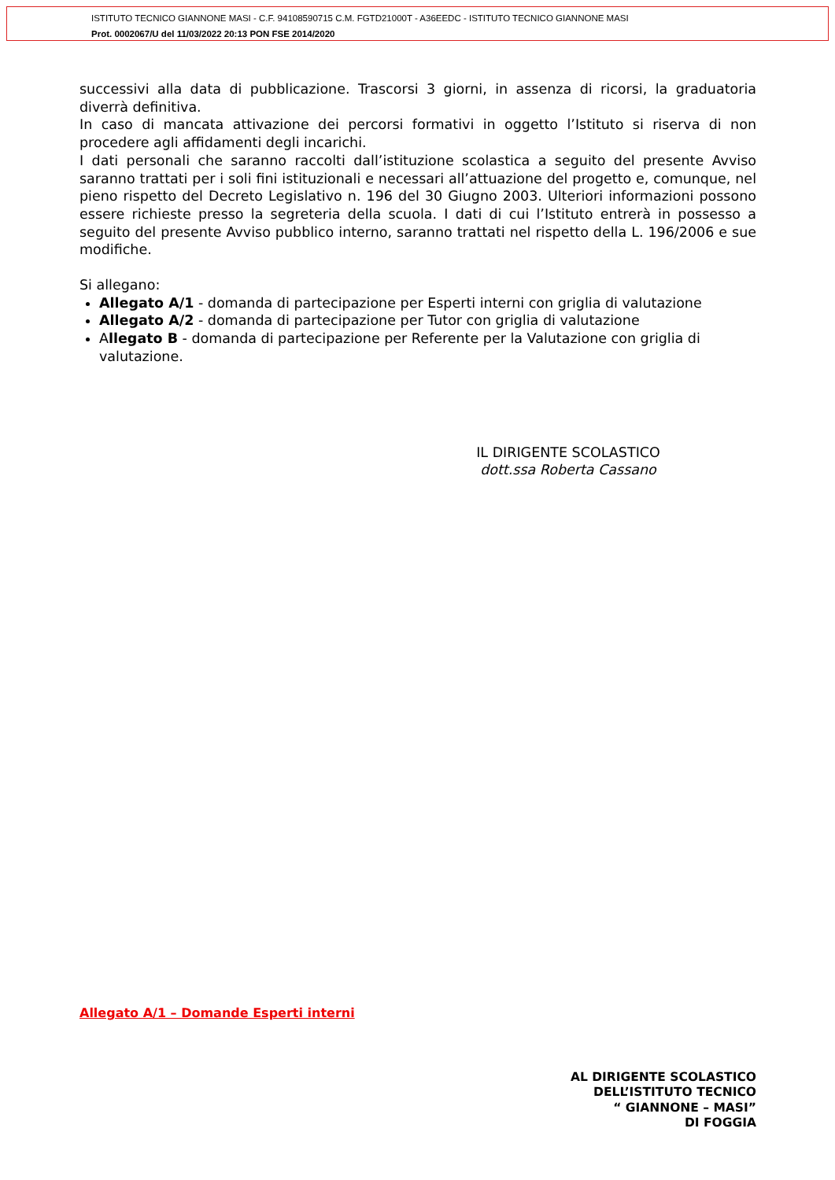ISTITUTO TECNICO GIANNONE MASI - C.F. 94108590715 C.M. FGTD21000T - A36EEDC - ISTITUTO TECNICO GIANNONE MASI
Prot. 0002067/U del 11/03/2022 20:13 PON FSE 2014/2020
successivi alla data di pubblicazione. Trascorsi 3 giorni, in assenza di ricorsi, la graduatoria diverrà definitiva.
In caso di mancata attivazione dei percorsi formativi in oggetto l’Istituto si riserva di non procedere agli affidamenti degli incarichi.
I dati personali che saranno raccolti dall’istituzione scolastica a seguito del presente Avviso saranno trattati per i soli fini istituzionali e necessari all’attuazione del progetto e, comunque, nel pieno rispetto del Decreto Legislativo n. 196 del 30 Giugno 2003. Ulteriori informazioni possono essere richieste presso la segreteria della scuola. I dati di cui l’Istituto entrerà in possesso a seguito del presente Avviso pubblico interno, saranno trattati nel rispetto della L. 196/2006 e sue modifiche.
Si allegano:
Allegato A/1 - domanda di partecipazione per Esperti interni con griglia di valutazione
Allegato A/2 - domanda di partecipazione per Tutor con griglia di valutazione
Allegato B - domanda di partecipazione per Referente per la Valutazione con griglia di valutazione.
IL DIRIGENTE SCOLASTICO
dott.ssa Roberta Cassano
Allegato A/1 – Domande Esperti interni
AL DIRIGENTE SCOLASTICO
DELL’ISTITUTO TECNICO
“ GIANNONE – MASI”
DI FOGGIA